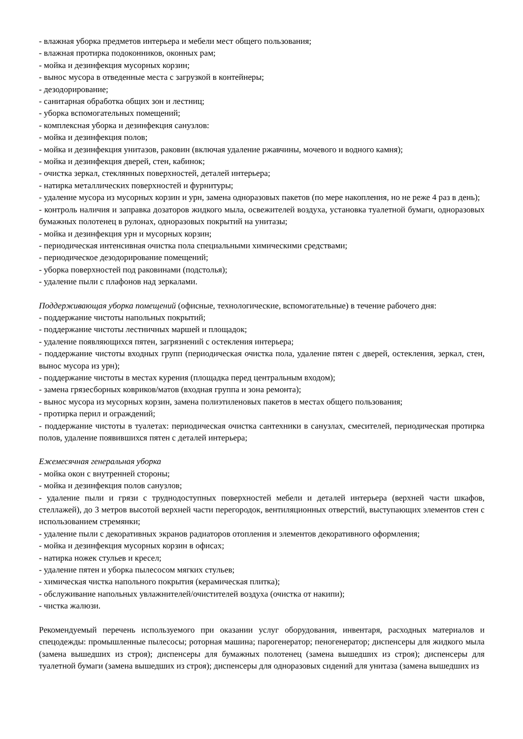- влажная уборка предметов интерьера и мебели мест общего пользования;
- влажная протирка подоконников, оконных рам;
- мойка и дезинфекция мусорных корзин;
- вынос мусора в отведенные места с загрузкой в контейнеры;
- дезодорирование;
- санитарная обработка общих зон и лестниц;
- уборка вспомогательных помещений;
- комплексная уборка и дезинфекция санузлов:
- мойка и дезинфекция полов;
- мойка и дезинфекция унитазов, раковин (включая удаление ржавчины, мочевого и водного камня);
- мойка и дезинфекция дверей, стен, кабинок;
- очистка зеркал, стеклянных поверхностей, деталей интерьера;
- натирка металлических поверхностей и фурнитуры;
- удаление мусора из мусорных корзин и урн, замена одноразовых пакетов (по мере накопления, но не реже 4 раз в день);
- контроль наличия и заправка дозаторов жидкого мыла, освежителей воздуха, установка туалетной бумаги, одноразовых бумажных полотенец в рулонах, одноразовых покрытий на унитазы;
- мойка и дезинфекция урн и мусорных корзин;
- периодическая интенсивная очистка пола специальными химическими средствами;
- периодическое дезодорирование помещений;
- уборка поверхностей под раковинами (подстолья);
- удаление пыли с плафонов над зеркалами.
Поддерживающая уборка помещений (офисные, технологические, вспомогательные) в течение рабочего дня:
- поддержание чистоты напольных покрытий;
- поддержание чистоты лестничных маршей и площадок;
- удаление появляющихся пятен, загрязнений с остекления интерьера;
- поддержание чистоты входных групп (периодическая очистка пола, удаление пятен с дверей, остекления, зеркал, стен, вынос мусора из урн);
- поддержание чистоты в местах курения (площадка перед центральным входом);
- замена грязесборных ковриков/матов (входная группа и зона ремонта);
- вынос мусора из мусорных корзин, замена полиэтиленовых пакетов в местах общего пользования;
- протирка перил и ограждений;
- поддержание чистоты в туалетах: периодическая очистка сантехники в санузлах, смесителей, периодическая протирка полов, удаление появившихся пятен с деталей интерьера;
Ежемесячная генеральная уборка
- мойка окон с внутренней стороны;
- мойка и дезинфекция полов санузлов;
- удаление пыли и грязи с труднодоступных поверхностей мебели и деталей интерьера (верхней части шкафов, стеллажей), до 3 метров высотой верхней части перегородок, вентиляционных отверстий, выступающих элементов стен с использованием стремянки;
- удаление пыли с декоративных экранов радиаторов отопления и элементов декоративного оформления;
- мойка и дезинфекция мусорных корзин в офисах;
- натирка ножек стульев и кресел;
- удаление пятен и уборка пылесосом мягких стульев;
- химическая чистка напольного покрытия (керамическая плитка);
- обслуживание напольных увлажнителей/очистителей воздуха (очистка от накипи);
- чистка жалюзи.
Рекомендуемый перечень используемого при оказании услуг оборудования, инвентаря, расходных материалов и спецодежды: промышленные пылесосы; роторная машина; парогенератор; пеногенератор; диспенсеры для жидкого мыла (замена вышедших из строя); диспенсеры для бумажных полотенец (замена вышедших из строя); диспенсеры для туалетной бумаги (замена вышедших из строя); диспенсеры для одноразовых сидений для унитаза (замена вышедших из